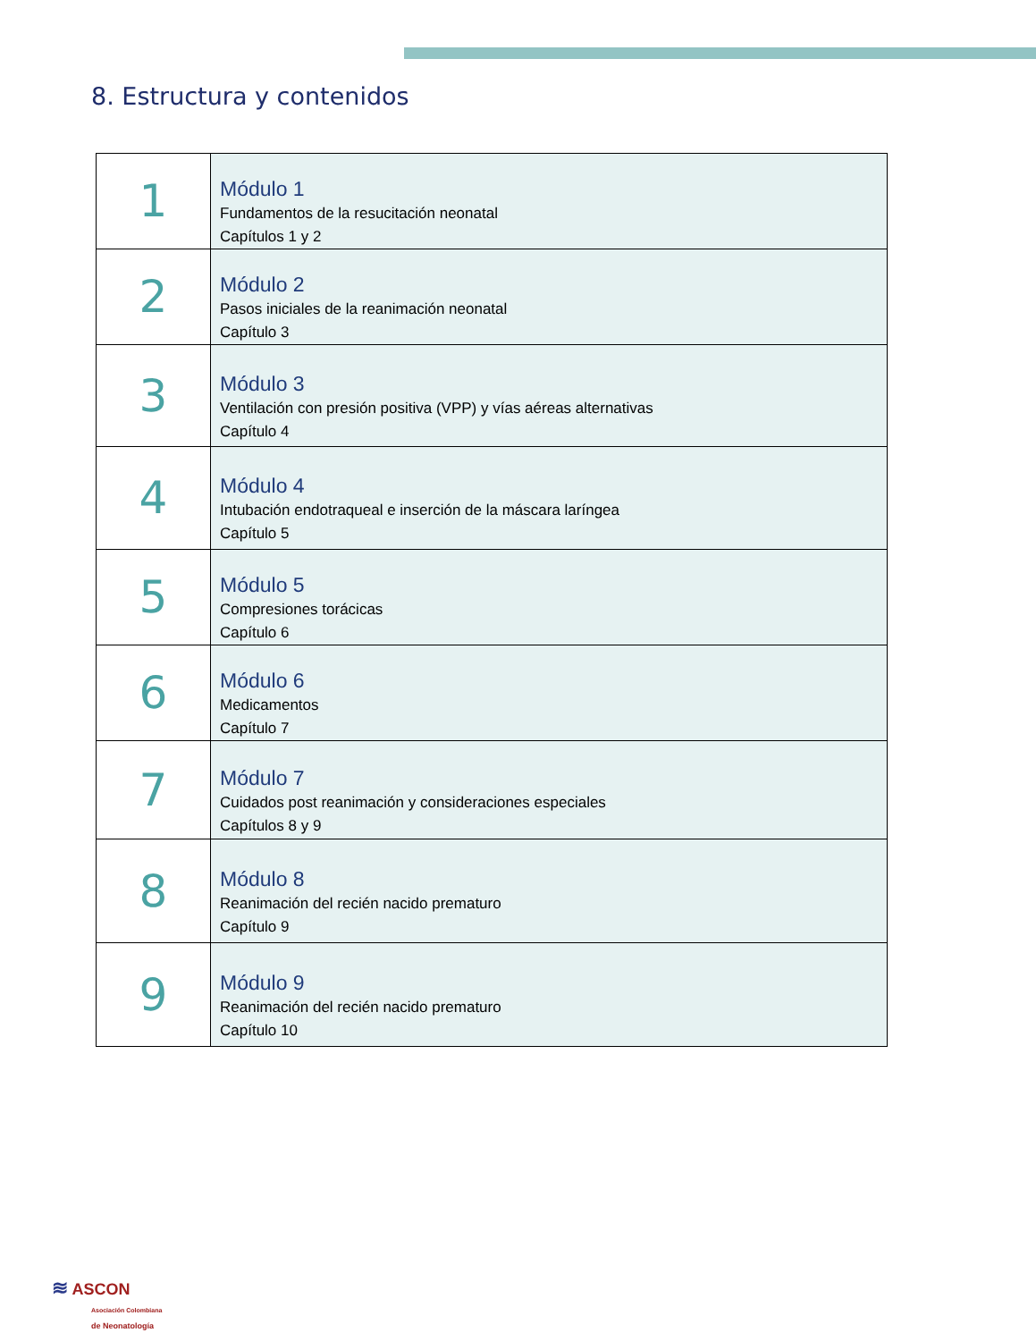8. Estructura y contenidos
| 1 | Módulo 1 Fundamentos de la resucitación neonatal Capítulos 1 y 2 |
| 2 | Módulo 2 Pasos iniciales de la reanimación neonatal Capítulo 3 |
| 3 | Módulo 3 Ventilación con presión positiva (VPP) y vías aéreas alternativas Capítulo 4 |
| 4 | Módulo 4 Intubación endotraqueal e inserción de la máscara laríngea Capítulo 5 |
| 5 | Módulo 5 Compresiones torácicas Capítulo 6 |
| 6 | Módulo 6 Medicamentos Capítulo 7 |
| 7 | Módulo 7 Cuidados post reanimación y consideraciones especiales Capítulos 8 y 9 |
| 8 | Módulo 8 Reanimación del recién nacido prematuro Capítulo 9 |
| 9 | Módulo 9 Reanimación del recién nacido prematuro Capítulo 10 |
≋ ASCON
Asociación Colombiana
de Neonatología